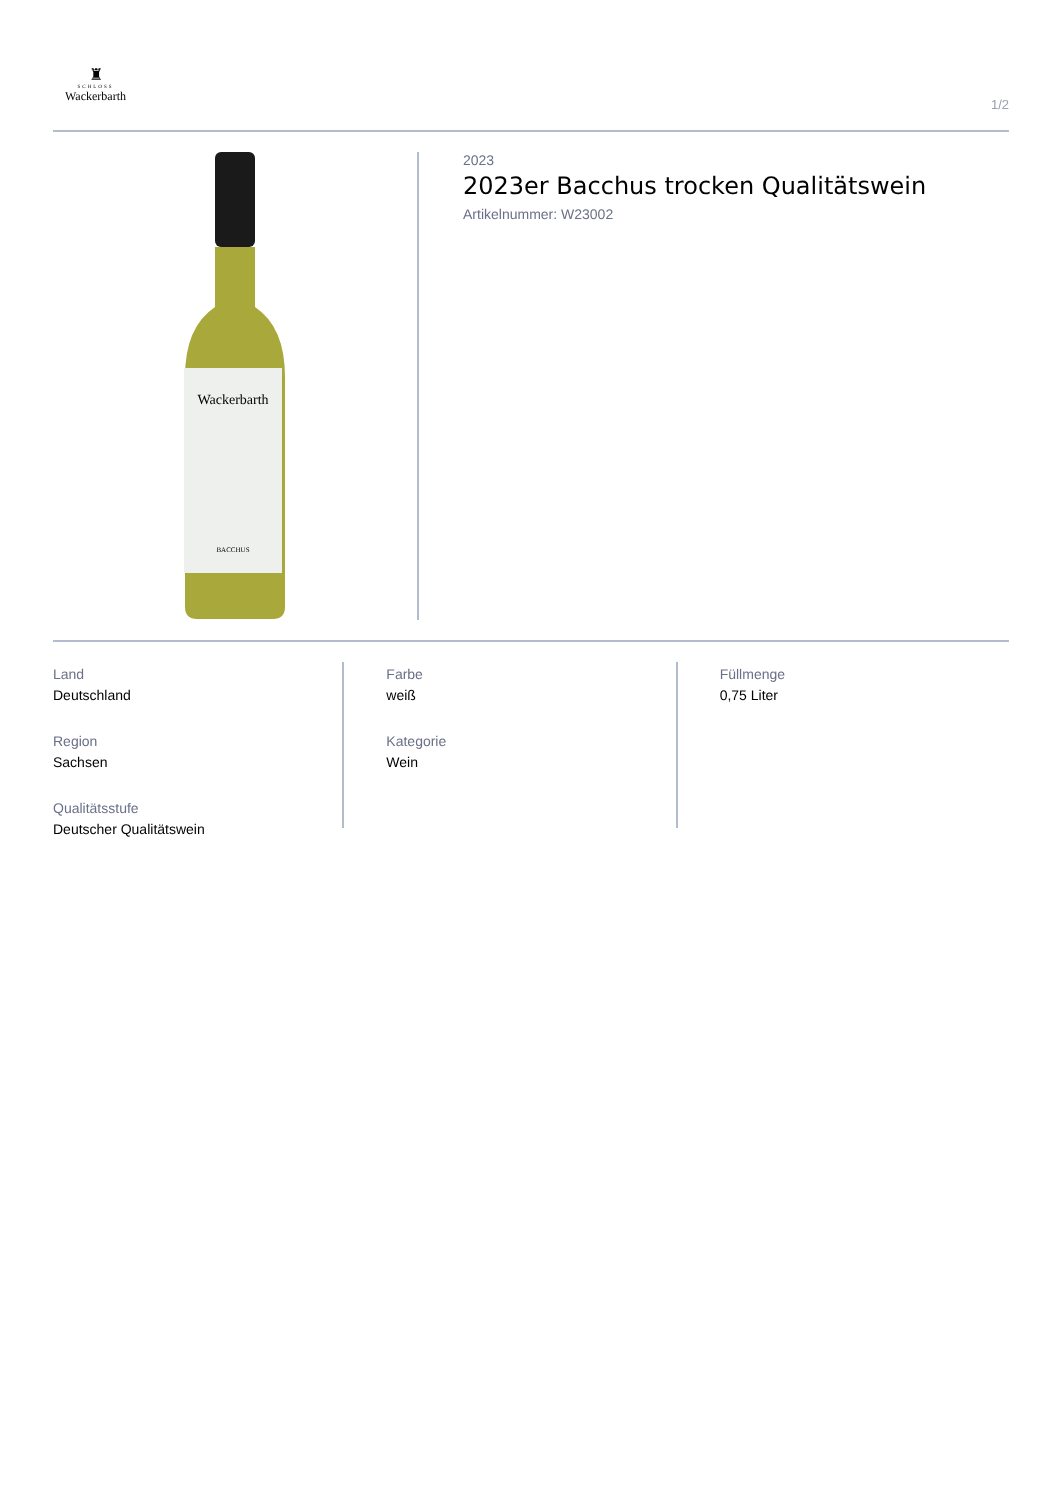♜
SCHLOSS
Wackerbarth
1/2
Wackerbarth
BACCHUS
2023
2023er Bacchus trocken Qualitätswein
Artikelnummer: W23002
Land
Deutschland
Region
Sachsen
Qualitätsstufe
Deutscher Qualitätswein
Farbe
weiß
Kategorie
Wein
Füllmenge
0,75 Liter